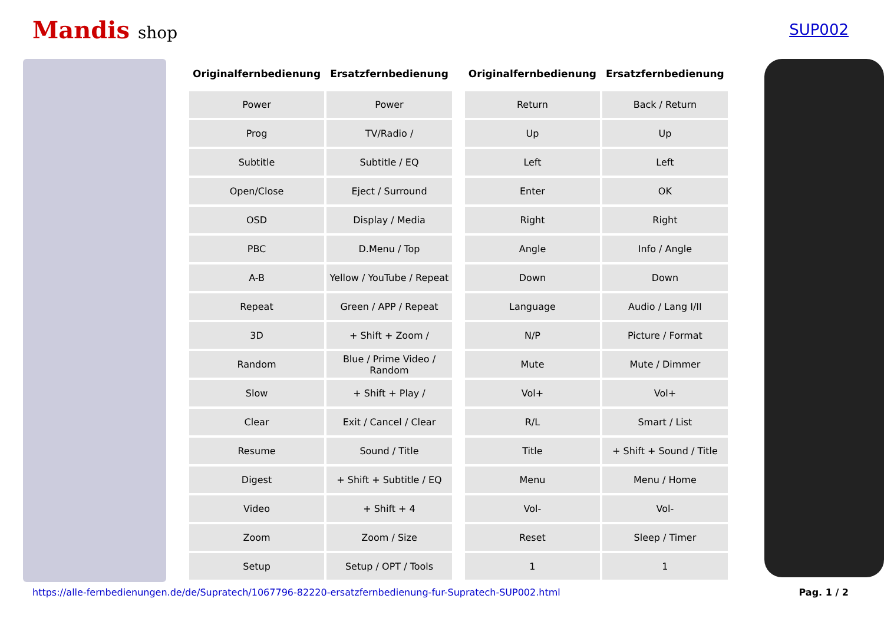Mandis shop SUP002
| Originalfernbedienung | Ersatzfernbedienung |
| --- | --- |
| Power | Power |
| Prog | TV/Radio / |
| Subtitle | Subtitle / EQ |
| Open/Close | Eject / Surround |
| OSD | Display / Media |
| PBC | D.Menu / Top |
| A-B | Yellow / YouTube / Repeat |
| Repeat | Green / APP / Repeat |
| 3D | + Shift + Zoom / |
| Random | Blue / Prime Video / Random |
| Slow | + Shift + Play / |
| Clear | Exit / Cancel / Clear |
| Resume | Sound / Title |
| Digest | + Shift + Subtitle / EQ |
| Video | + Shift + 4 |
| Zoom | Zoom / Size |
| Setup | Setup / OPT / Tools |
| Originalfernbedienung | Ersatzfernbedienung |
| --- | --- |
| Return | Back / Return |
| Up | Up |
| Left | Left |
| Enter | OK |
| Right | Right |
| Angle | Info / Angle |
| Down | Down |
| Language | Audio / Lang I/II |
| N/P | Picture / Format |
| Mute | Mute / Dimmer |
| Vol+ | Vol+ |
| R/L | Smart / List |
| Title | + Shift + Sound / Title |
| Menu | Menu / Home |
| Vol- | Vol- |
| Reset | Sleep / Timer |
| 1 | 1 |
https://alle-fernbedienungen.de/de/Supratech/1067796-82220-ersatzfernbedienung-fur-Supratech-SUP002.html Pag. 1 / 2